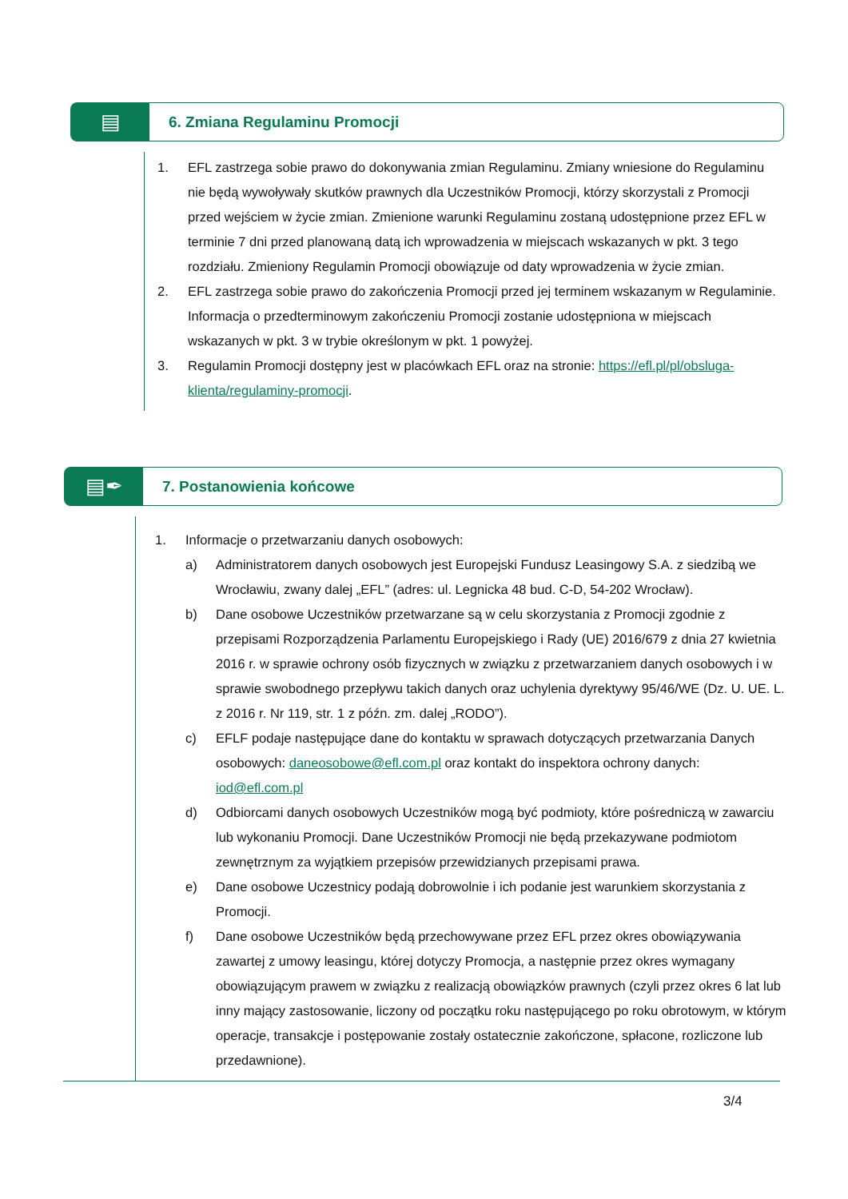▤
6. Zmiana Regulaminu Promocji
1. EFL zastrzega sobie prawo do dokonywania zmian Regulaminu. Zmiany wniesione do Regulaminu nie będą wywoływały skutków prawnych dla Uczestników Promocji, którzy skorzystali z Promocji przed wejściem w życie zmian. Zmienione warunki Regulaminu zostaną udostępnione przez EFL w terminie 7 dni przed planowaną datą ich wprowadzenia w miejscach wskazanych w pkt. 3 tego rozdziału. Zmieniony Regulamin Promocji obowiązuje od daty wprowadzenia w życie zmian.
2. EFL zastrzega sobie prawo do zakończenia Promocji przed jej terminem wskazanym w Regulaminie. Informacja o przedterminowym zakończeniu Promocji zostanie udostępniona w miejscach wskazanych w pkt. 3 w trybie określonym w pkt. 1 powyżej.
3. Regulamin Promocji dostępny jest w placówkach EFL oraz na stronie: https://efl.pl/pl/obsluga-klienta/regulaminy-promocji.
▤✒
7. Postanowienia końcowe
1. Informacje o przetwarzaniu danych osobowych:
a) Administratorem danych osobowych jest Europejski Fundusz Leasingowy S.A. z siedzibą we Wrocławiu, zwany dalej „EFL” (adres: ul. Legnicka 48 bud. C-D, 54-202 Wrocław).
b) Dane osobowe Uczestników przetwarzane są w celu skorzystania z Promocji zgodnie z przepisami Rozporządzenia Parlamentu Europejskiego i Rady (UE) 2016/679 z dnia 27 kwietnia 2016 r. w sprawie ochrony osób fizycznych w związku z przetwarzaniem danych osobowych i w sprawie swobodnego przepływu takich danych oraz uchylenia dyrektywy 95/46/WE (Dz. U. UE. L. z 2016 r. Nr 119, str. 1 z późn. zm. dalej „RODO”).
c) EFLF podaje następujące dane do kontaktu w sprawach dotyczących przetwarzania Danych osobowych: daneosobowe@efl.com.pl oraz kontakt do inspektora ochrony danych: iod@efl.com.pl
d) Odbiorcami danych osobowych Uczestników mogą być podmioty, które pośredniczą w zawarciu lub wykonaniu Promocji. Dane Uczestników Promocji nie będą przekazywane podmiotom zewnętrznym za wyjątkiem przepisów przewidzianych przepisami prawa.
e) Dane osobowe Uczestnicy podają dobrowolnie i ich podanie jest warunkiem skorzystania z Promocji.
f) Dane osobowe Uczestników będą przechowywane przez EFL przez okres obowiązywania zawartej z umowy leasingu, której dotyczy Promocja, a następnie przez okres wymagany obowiązującym prawem w związku z realizacją obowiązków prawnych (czyli przez okres 6 lat lub inny mający zastosowanie, liczony od początku roku następującego po roku obrotowym, w którym operacje, transakcje i postępowanie zostały ostatecznie zakończone, spłacone, rozliczone lub przedawnione).
3/4